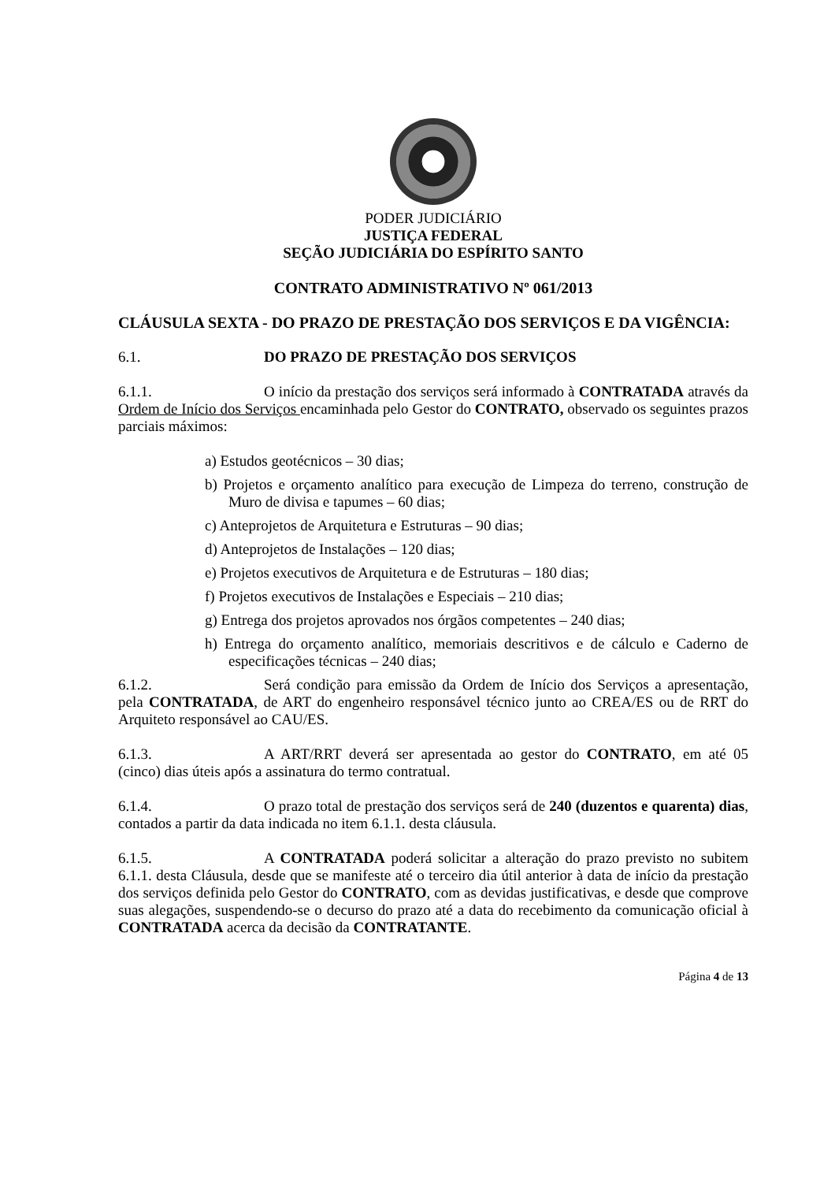PODER JUDICIÁRIO
JUSTIÇA FEDERAL
SEÇÃO JUDICIÁRIA DO ESPÍRITO SANTO
CONTRATO ADMINISTRATIVO Nº 061/2013
CLÁUSULA SEXTA - DO PRAZO DE PRESTAÇÃO DOS SERVIÇOS E DA VIGÊNCIA:
6.1. DO PRAZO DE PRESTAÇÃO DOS SERVIÇOS
6.1.1. O início da prestação dos serviços será informado à CONTRATADA através da Ordem de Início dos Serviços encaminhada pelo Gestor do CONTRATO, observado os seguintes prazos parciais máximos:
a) Estudos geotécnicos – 30 dias;
b) Projetos e orçamento analítico para execução de Limpeza do terreno, construção de Muro de divisa e tapumes – 60 dias;
c) Anteprojetos de Arquitetura e Estruturas – 90 dias;
d) Anteprojetos de Instalações – 120 dias;
e) Projetos executivos de Arquitetura e de Estruturas – 180 dias;
f) Projetos executivos de Instalações e Especiais – 210 dias;
g) Entrega dos projetos aprovados nos órgãos competentes – 240 dias;
h) Entrega do orçamento analítico, memoriais descritivos e de cálculo e Caderno de especificações técnicas – 240 dias;
6.1.2. Será condição para emissão da Ordem de Início dos Serviços a apresentação, pela CONTRATADA, de ART do engenheiro responsável técnico junto ao CREA/ES ou de RRT do Arquiteto responsável ao CAU/ES.
6.1.3. A ART/RRT deverá ser apresentada ao gestor do CONTRATO, em até 05 (cinco) dias úteis após a assinatura do termo contratual.
6.1.4. O prazo total de prestação dos serviços será de 240 (duzentos e quarenta) dias, contados a partir da data indicada no item 6.1.1. desta cláusula.
6.1.5. A CONTRATADA poderá solicitar a alteração do prazo previsto no subitem 6.1.1. desta Cláusula, desde que se manifeste até o terceiro dia útil anterior à data de início da prestação dos serviços definida pelo Gestor do CONTRATO, com as devidas justificativas, e desde que comprove suas alegações, suspendendo-se o decurso do prazo até a data do recebimento da comunicação oficial à CONTRATADA acerca da decisão da CONTRATANTE.
Página 4 de 13